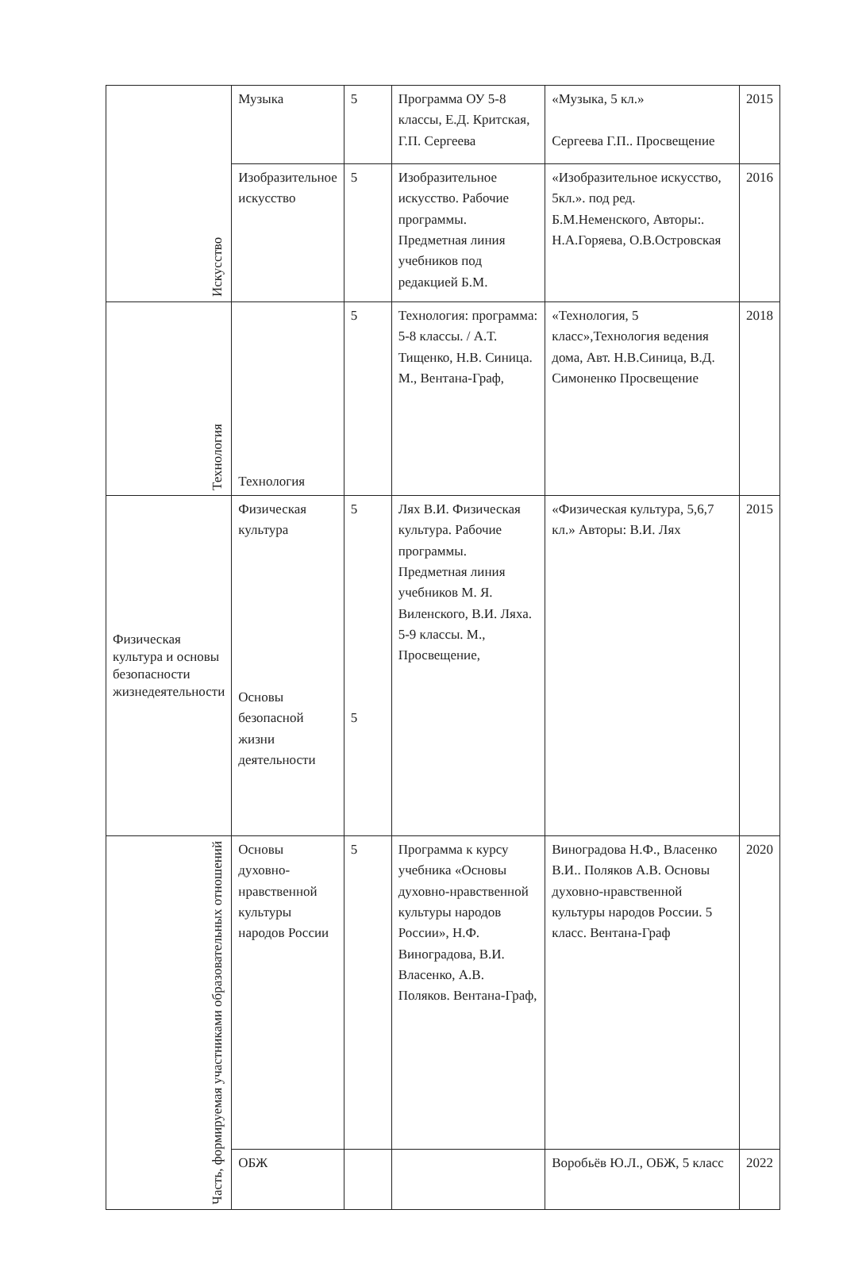| Искусство | Музыка | 5 | Программа ОУ 5-8 классы, Е.Д. Критская, Г.П. Сергеева | «Музыка, 5 кл.» Сергеева Г.П.. Просвещение | 2015 |
| | Изобразительное искусство | 5 | Изобразительное искусство. Рабочие программы. Предметная линия учебников под редакцией Б.М. | «Изобразительное искусство, 5кл.». под ред. Б.М.Неменского, Авторы:. Н.А.Горяева, О.В.Островская | 2016 |
| Технология | Технология | 5 | Технология: программа: 5-8 классы. / А.Т. Тищенко, Н.В. Синица. М., Вентана-Граф, | «Технология, 5 класс»,Технология ведения дома, Авт. Н.В.Синица, В.Д. Симоненко Просвещение | 2018 |
| Физическая культура и основы безопасности жизнедеятельности | Физическая культура Основы безопасной жизни деятельности | 5 5 | Лях В.И. Физическая культура. Рабочие программы. Предметная линия учебников М. Я. Виленского, В.И. Ляха. 5-9 классы. М., Просвещение, | «Физическая культура, 5,6,7 кл.» Авторы: В.И. Лях | 2015 |
| Часть, формируемая участниками образовательных отношений | Основы духовно-нравственной культуры народов России | 5 | Программа к курсу учебника «Основы духовно-нравственной культуры народов России», Н.Ф. Виноградова, В.И. Власенко, А.В. Поляков. Вентана-Граф, | Виноградова Н.Ф., Власенко В.И.. Поляков А.В. Основы духовно-нравственной культуры народов России. 5 класс. Вентана-Граф | 2020 |
| | ОБЖ | | | Воробьёв Ю.Л., ОБЖ, 5 класс | 2022 |